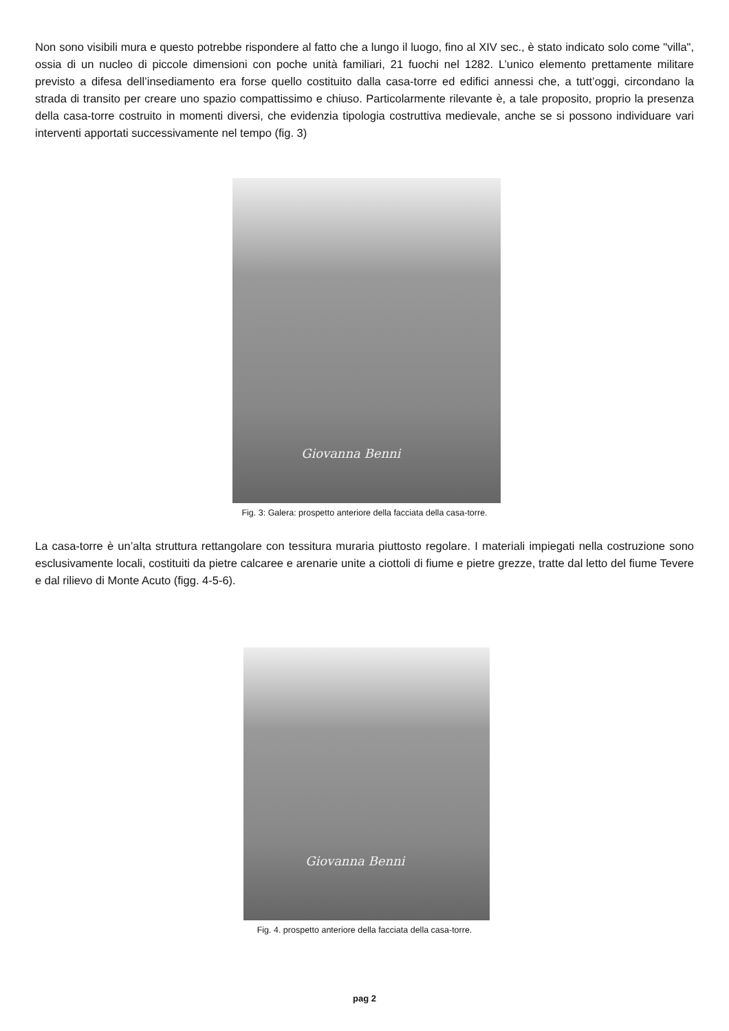Non sono visibili mura e questo potrebbe rispondere al fatto che a lungo il luogo, fino al XIV sec., è stato indicato solo come "villa", ossia di un nucleo di piccole dimensioni con poche unità familiari, 21 fuochi nel 1282. L’unico elemento prettamente militare previsto a difesa dell’insediamento era forse quello costituito dalla casa-torre ed edifici annessi che, a tutt’oggi, circondano la strada di transito per creare uno spazio compattissimo e chiuso. Particolarmente rilevante è, a tale proposito, proprio la presenza della casa-torre costruito in momenti diversi, che evidenzia tipologia costruttiva medievale, anche se si possono individuare vari interventi apportati successivamente nel tempo (fig. 3)
Giovanna Benni
Fig. 3: Galera: prospetto anteriore della facciata della casa-torre.
La casa-torre è un’alta struttura rettangolare con tessitura muraria piuttosto regolare. I materiali impiegati nella costruzione sono esclusivamente locali, costituiti da pietre calcaree e arenarie unite a ciottoli di fiume e pietre grezze, tratte dal letto del fiume Tevere e dal rilievo di Monte Acuto (figg. 4-5-6).
Giovanna Benni
Fig. 4. prospetto anteriore della facciata della casa-torre.
pag 2